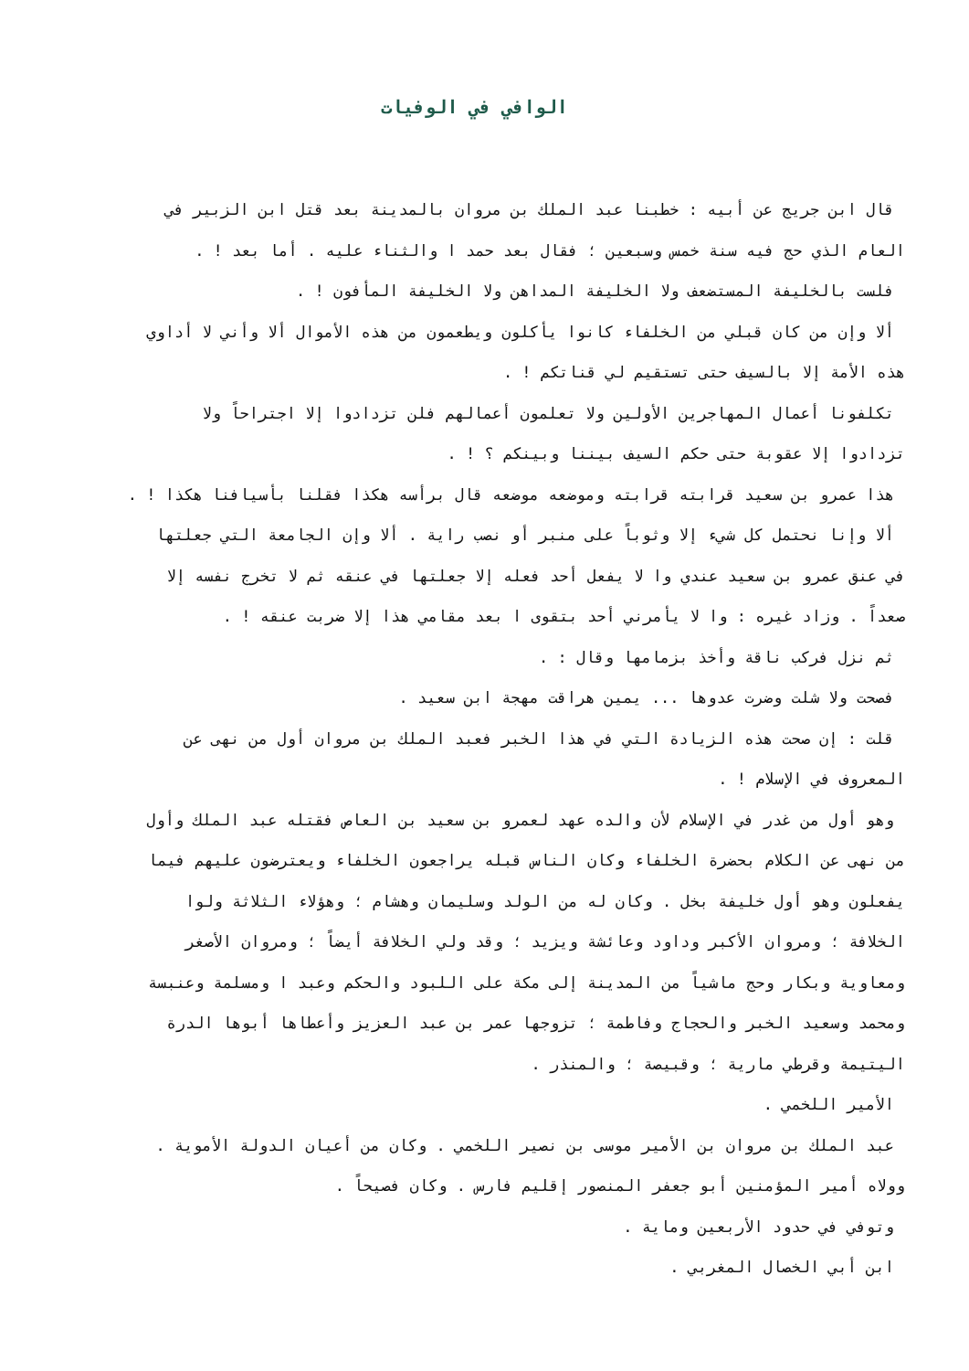الوافي في الوفيات
قال ابن جريج عن أبيه : خطبنا عبد الملك بن مروان بالمدينة بعد قتل ابن الزبير في
العام الذي حج فيه سنة خمس وسبعين ؛ فقال بعد حمد ا والثناء عليه . أما بعد ! .
فلست بالخليفة المستضعف ولا الخليفة المداهن ولا الخليفة المأفون ! .
ألا وإن من كان قبلي من الخلفاء كانوا يأكلون ويطعمون من هذه الأموال ألا وأني لا أداوي
هذه الأمة إلا بالسيف حتى تستقيم لي قناتكم ! .
تكلفونا أعمال المهاجرين الأولين ولا تعلمون أعمالهم فلن تزدادوا إلا اجتراحاً ولا
تزدادوا إلا عقوبة حتى حكم السيف بيننا وبينكم ؟ ! .
هذا عمرو بن سعيد قرابته قرابته وموضعه موضعه قال برأسه هكذا فقلنا بأسيافنا هكذا ! .
ألا وإنا نحتمل كل شيء إلا وثوباً على منبر أو نصب راية . ألا وإن الجامعة التي جعلتها
في عنق عمرو بن سعيد عندي وا لا يفعل أحد فعله إلا جعلتها في عنقه ثم لا تخرج نفسه إلا
صعداً . وزاد غيره : وا لا يأمرني أحد بتقوى ا بعد مقامي هذا إلا ضربت عنقه ! .
ثم نزل فركب ناقة وأخذ بزمامها وقال : .
فصحت ولا شلت وضرت عدوها ... يمين هراقت مهجة ابن سعيد .
قلت : إن صحت هذه الزيادة التي في هذا الخبر فعبد الملك بن مروان أول من نهى عن
المعروف في الإسلام ! .
وهو أول من غدر في الإسلام لأن والده عهد لعمرو بن سعيد بن العاص فقتله عبد الملك وأول
من نهى عن الكلام بحضرة الخلفاء وكان الناس قبله يراجعون الخلفاء ويعترضون عليهم فيما
يفعلون وهو أول خليفة بخل . وكان له من الولد وسليمان وهشام ؛ وهؤلاء الثلاثة ولوا
الخلافة ؛ ومروان الأكبر وداود وعائشة ويزيد ؛ وقد ولي الخلافة أيضاً ؛ ومروان الأصغر
ومعاوية وبكار وحج ماشياً من المدينة إلى مكة على اللبود والحكم وعبد ا ومسلمة وعنبسة
ومحمد وسعيد الخبر والحجاج وفاطمة ؛ تزوجها عمر بن عبد العزيز وأعطاها أبوها الدرة
اليتيمة وقرطي مارية ؛ وقبيصة ؛ والمنذر .
الأمير اللخمي .
عبد الملك بن مروان بن الأمير موسى بن نصير اللخمي . وكان من أعيان الدولة الأموية .
وولاه أمير المؤمنين أبو جعفر المنصور إقليم فارس . وكان فصيحاً .
وتوفي في حدود الأربعين وماية .
ابن أبي الخصال المغربي .